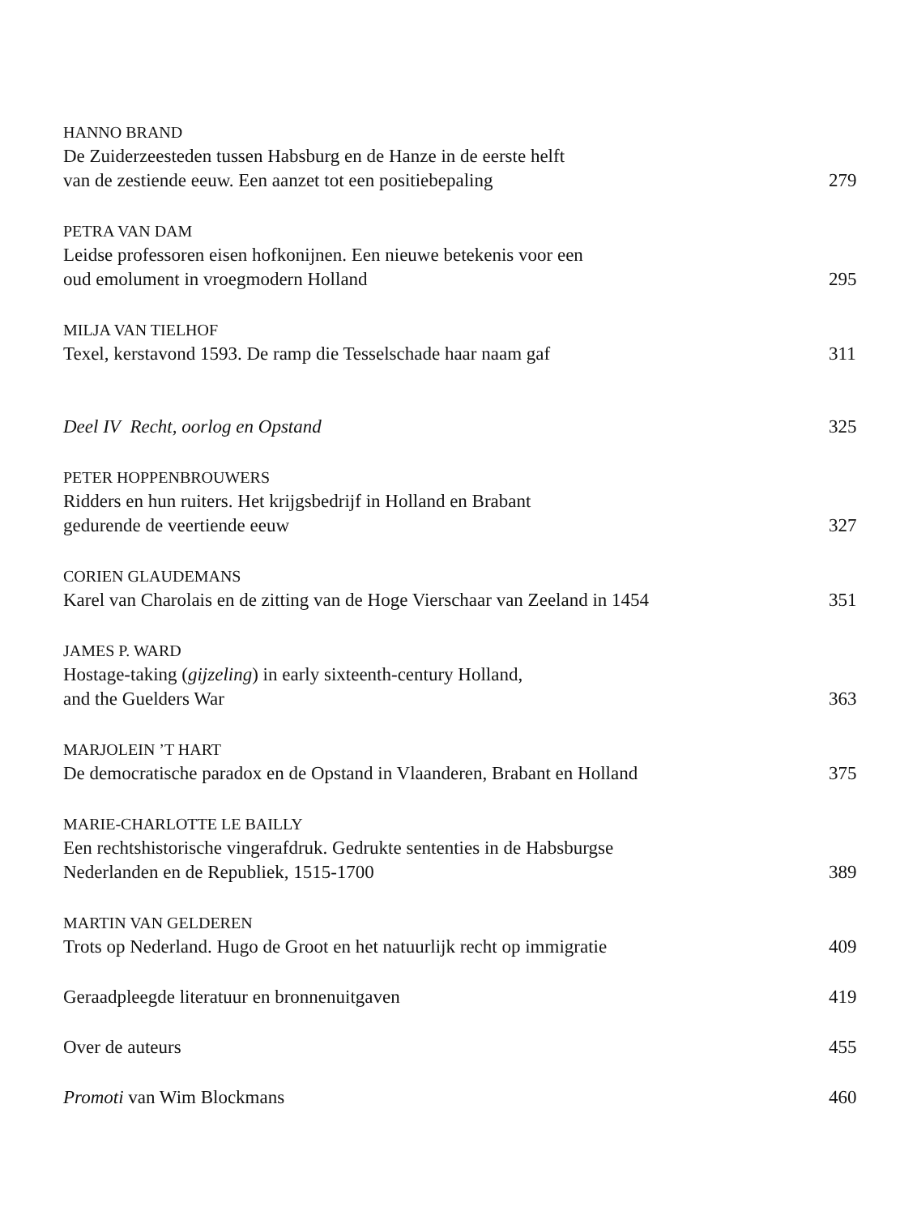HANNO BRAND
De Zuiderzeesteden tussen Habsburg en de Hanze in de eerste helft
van de zestiende eeuw. Een aanzet tot een positiebepaling
279
PETRA VAN DAM
Leidse professoren eisen hofkonijnen. Een nieuwe betekenis voor een
oud emolument in vroegmodern Holland
295
MILJA VAN TIELHOF
Texel, kerstavond 1593. De ramp die Tesselschade haar naam gaf
311
Deel IV Recht, oorlog en Opstand
325
PETER HOPPENBROUWERS
Ridders en hun ruiters. Het krijgsbedrijf in Holland en Brabant
gedurende de veertiende eeuw
327
CORIEN GLAUDEMANS
Karel van Charolais en de zitting van de Hoge Vierschaar van Zeeland in 1454
351
JAMES P. WARD
Hostage-taking (gijzeling) in early sixteenth-century Holland,
and the Guelders War
363
MARJOLEIN ’T HART
De democratische paradox en de Opstand in Vlaanderen, Brabant en Holland
375
MARIE-CHARLOTTE LE BAILLY
Een rechtshistorische vingerafdruk. Gedrukte sententies in de Habsburgse
Nederlanden en de Republiek, 1515-1700
389
MARTIN VAN GELDEREN
Trots op Nederland. Hugo de Groot en het natuurlijk recht op immigratie
409
Geraadpleegde literatuur en bronnenuitgaven
419
Over de auteurs
455
Promoti van Wim Blockmans
460